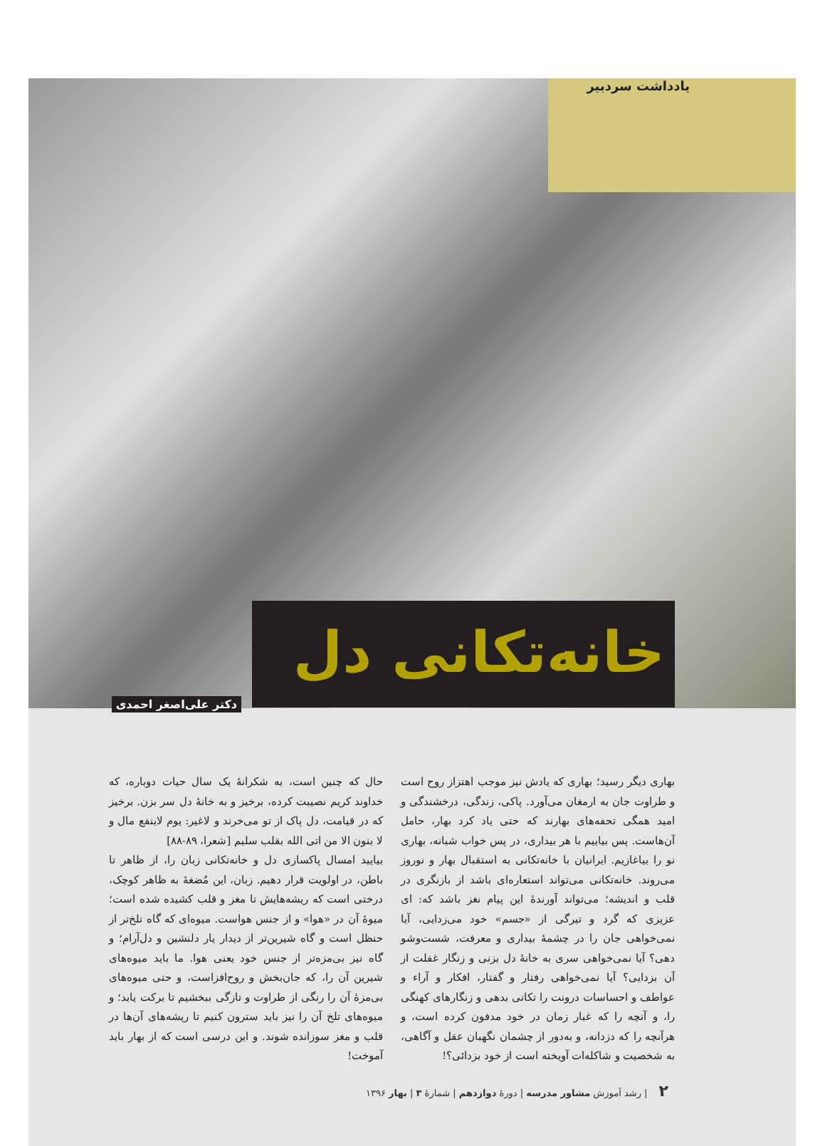یادداشت سردبیر
خانه‌تکانی دل
دکتر علی‌اصغر احمدی
بهاری دیگر رسید؛ بهاری که یادش نیز موجب اهتزاز روح است و طراوت جان به ارمغان می‌آورد. پاکی، زندگی، درخشندگی و امید همگی تحفه‌های بهارند که حتی یاد کرد بهار، حامل آن‌هاست. پس بیاییم با هر بیداری، در پس خواب شبانه، بهاری نو را بیاغازیم. ایرانیان با خانه‌تکانی به استقبال بهار و نوروز می‌روند. خانه‌تکانی می‌تواند استعاره‌ای باشد از بازنگری در قلب و اندیشه؛ می‌تواند آورندهٔ این پیام نغز باشد که: ای عزیزی که گرد و تیرگی از «جسم» خود می‌زدایی، آیا نمی‌خواهی جان را در چشمهٔ بیداری و معرفت، شست‌وشو دهی؟ آیا نمی‌خواهی سری به خانهٔ دل بزنی و زنگار غفلت از آن بزدایی؟ آیا نمی‌خواهی رفتار و گفتار، افکار و آراء و عواطف و احساسات درونت را تکانی بدهی و زنگارهای کهنگی را، و آنچه را که غبار زمان در خود مدفون کرده است، و هرآنچه را که دزدانه، و به‌دور از چشمان نگهبان عقل و آگاهی، به شخصیت و شاکله‌ات آویخته است از خود بزدائی؟!
حال که چنین است، به شکرانهٔ یک سال حیات دوباره، که خداوند کریم نصیبت کرده، برخیز و به خانهٔ دل سر بزن. برخیز که در قیامت، دل پاک از تو می‌خرند و لاغیر: یوم لاینفع مال و لا بنون الا من اتی الله بقلب سلیم [شعرا، ۸۹-۸۸]
بیایید امسال پاکسازی دل و خانه‌تکانی زبان را، از ظاهر تا باطن، در اولویت قرار دهیم. زبان، این مُضغهٔ به ظاهر کوچک، درختی است که ریشه‌هایش تا مغز و قلب کشیده شده است؛ میوهٔ آن در «هوا» و از جنس هواست. میوه‌ای که گاه تلخ‌تر از حنظل است و گاه شیرین‌تر از دیدار یار دلنشین و دل‌آرام؛ و گاه نیز بی‌مزه‌تر از جنس خود یعنی هوا. ما باید میوه‌های شیرین آن را، که جان‌بخش و روح‌افزاست، و حتی میوه‌های بی‌مزهٔ آن را رنگی از طراوت و تازگی ببخشیم تا برکت یابد؛ و میوه‌های تلخ آن را نیز باید سترون کنیم تا ریشه‌های آن‌ها در قلب و مغز سوزانده شوند. و این درسی است که از بهار باید آموخت!
۲ | رشد آموزش مشاور مدرسه | دورهٔ دوازدهم | شمارهٔ ۳ | بهار ۱۳۹۶